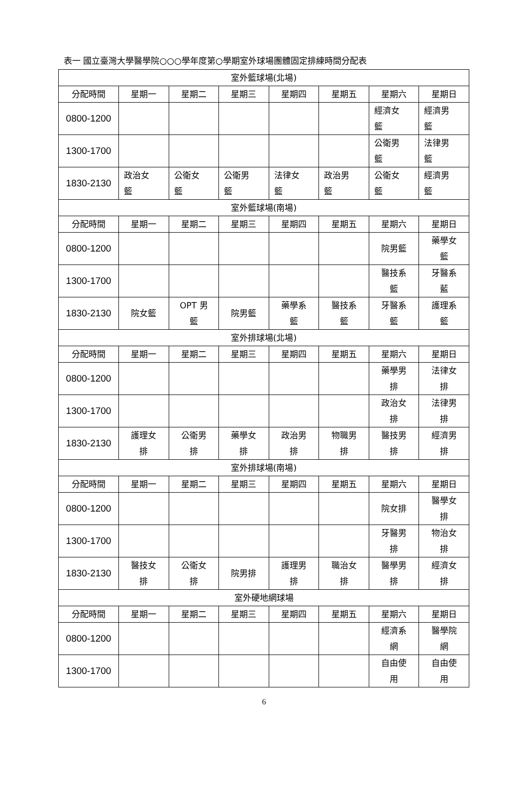表一 國立臺灣大學醫學院○○○學年度第○學期室外球場團體固定排練時間分配表
| 室外籃球場(北場) | | | | | | | |
| --- | --- | --- | --- | --- | --- | --- | --- |
| 分配時間 | 星期一 | 星期二 | 星期三 | 星期四 | 星期五 | 星期六 | 星期日 |
| 0800-1200 | | | | | | 經濟女 籃 | 經濟男 籃 |
| 1300-1700 | | | | | | 公衛男 籃 | 法律男 籃 |
| 1830-2130 | 政治女 籃 | 公衛女 籃 | 公衛男 籃 | 法律女 籃 | 政治男 籃 | 公衛女 籃 | 經濟男 籃 |
| 室外籃球場(南場) | | | | | | | |
| 分配時間 | 星期一 | 星期二 | 星期三 | 星期四 | 星期五 | 星期六 | 星期日 |
| 0800-1200 | | | | | | 院男籃 | 藥學女 籃 |
| 1300-1700 | | | | | | 醫技系 籃 | 牙醫系 藍 |
| 1830-2130 | 院女籃 | OPT 男 籃 | 院男籃 | 藥學系 籃 | 醫技系 籃 | 牙醫系 籃 | 護理系 籃 |
| 室外排球場(北場) | | | | | | | |
| 分配時間 | 星期一 | 星期二 | 星期三 | 星期四 | 星期五 | 星期六 | 星期日 |
| 0800-1200 | | | | | | 藥學男 排 | 法律女 排 |
| 1300-1700 | | | | | | 政治女 排 | 法律男 排 |
| 1830-2130 | 護理女 排 | 公衛男 排 | 藥學女 排 | 政治男 排 | 物職男 排 | 醫技男 排 | 經濟男 排 |
| 室外排球場(南場) | | | | | | | |
| 分配時間 | 星期一 | 星期二 | 星期三 | 星期四 | 星期五 | 星期六 | 星期日 |
| 0800-1200 | | | | | | 院女排 | 醫學女 排 |
| 1300-1700 | | | | | | 牙醫男 排 | 物治女 排 |
| 1830-2130 | 醫技女 排 | 公衛女 排 | 院男排 | 護理男 排 | 職治女 排 | 醫學男 排 | 經濟女 排 |
| 室外硬地網球場 | | | | | | | |
| 分配時間 | 星期一 | 星期二 | 星期三 | 星期四 | 星期五 | 星期六 | 星期日 |
| 0800-1200 | | | | | | 經濟系 網 | 醫學院 網 |
| 1300-1700 | | | | | | 自由使 用 | 自由使 用 |
6